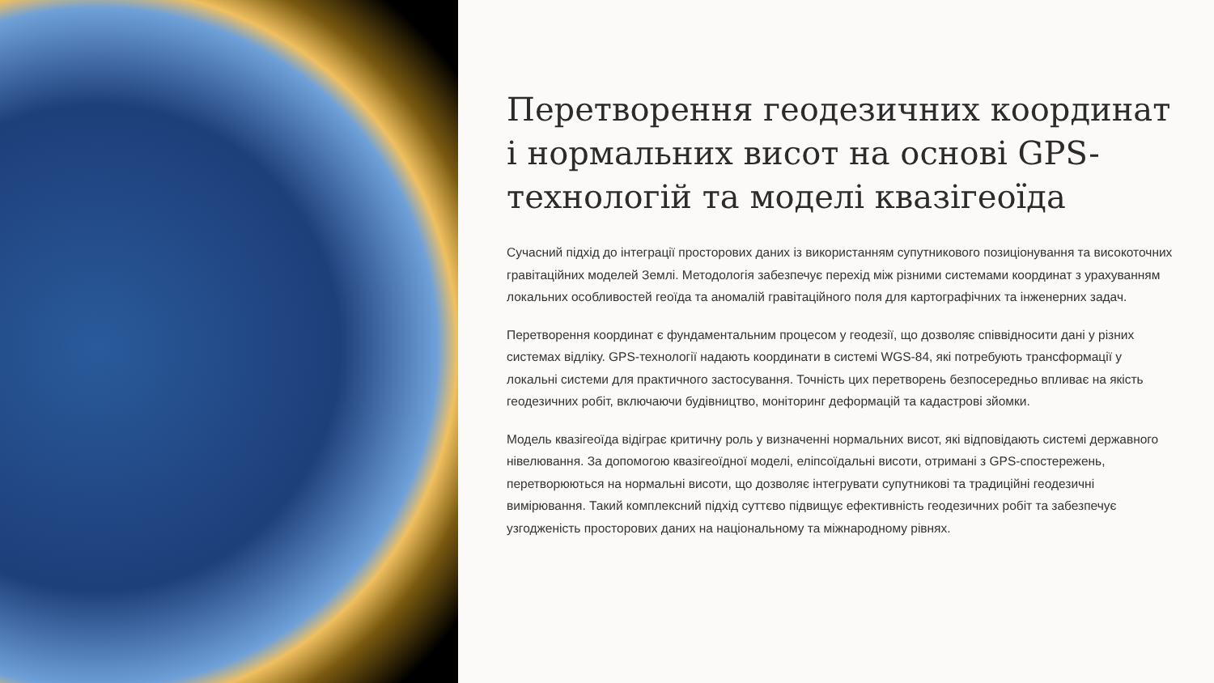Перетворення геодезичних координат і нормальних висот на основі GPS-технологій та моделі квазігеоїда
Сучасний підхід до інтеграції просторових даних із використанням супутникового позиціонування та високоточних гравітаційних моделей Землі. Методологія забезпечує перехід між різними системами координат з урахуванням локальних особливостей геоїда та аномалій гравітаційного поля для картографічних та інженерних задач.
Перетворення координат є фундаментальним процесом у геодезії, що дозволяє співвідносити дані у різних системах відліку. GPS-технології надають координати в системі WGS-84, які потребують трансформації у локальні системи для практичного застосування. Точність цих перетворень безпосередньо впливає на якість геодезичних робіт, включаючи будівництво, моніторинг деформацій та кадастрові зйомки.
Модель квазігеоїда відіграє критичну роль у визначенні нормальних висот, які відповідають системі державного нівелювання. За допомогою квазігеоїдної моделі, еліпсоїдальні висоти, отримані з GPS-спостережень, перетворюються на нормальні висоти, що дозволяє інтегрувати супутникові та традиційні геодезичні вимірювання. Такий комплексний підхід суттєво підвищує ефективність геодезичних робіт та забезпечує узгодженість просторових даних на національному та міжнародному рівнях.